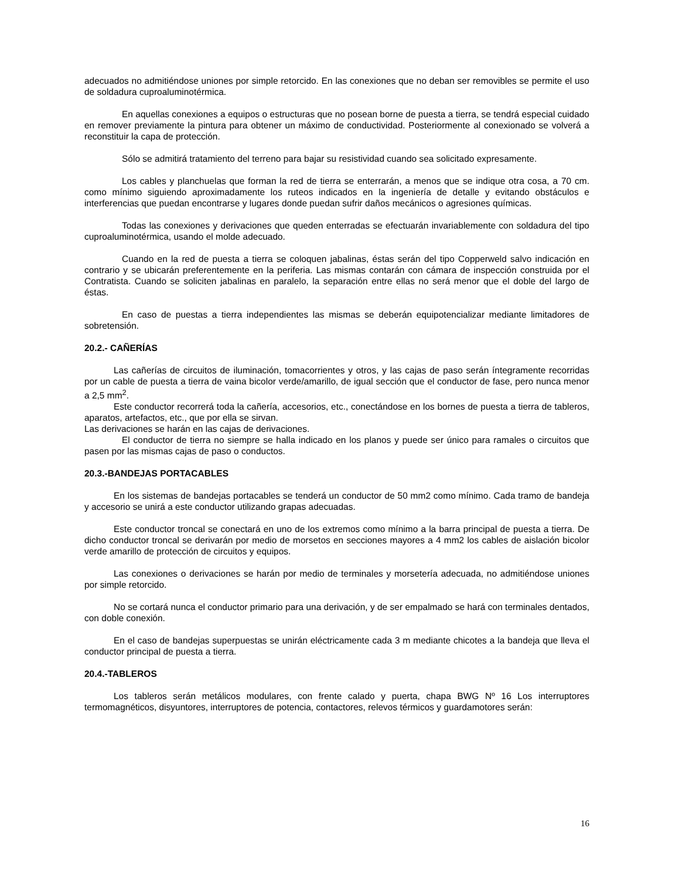adecuados no admitiéndose uniones por simple retorcido. En las conexiones que no deban ser removibles se permite el uso de soldadura cuproaluminotérmica.
En aquellas conexiones a equipos o estructuras que no posean borne de puesta a tierra, se tendrá especial cuidado en remover previamente la pintura para obtener un máximo de conductividad. Posteriormente al conexionado se volverá a reconstituir la capa de protección.
Sólo se admitirá tratamiento del terreno para bajar su resistividad cuando sea solicitado expresamente.
Los cables y planchuelas que forman la red de tierra se enterrarán, a menos que se indique otra cosa, a 70 cm. como mínimo siguiendo aproximadamente los ruteos indicados en la ingeniería de detalle y evitando obstáculos e interferencias que puedan encontrarse y lugares donde puedan sufrir daños mecánicos o agresiones químicas.
Todas las conexiones y derivaciones que queden enterradas se efectuarán invariablemente con soldadura del tipo cuproaluminotérmica, usando el molde adecuado.
Cuando en la red de puesta a tierra se coloquen jabalinas, éstas serán del tipo Copperweld salvo indicación en contrario y se ubicarán preferentemente en la periferia. Las mismas contarán con cámara de inspección construida por el Contratista. Cuando se soliciten jabalinas en paralelo, la separación entre ellas no será menor que el doble del largo de éstas.
En caso de puestas a tierra independientes las mismas se deberán equipotencializar mediante limitadores de sobretensión.
20.2.- CAÑERÍAS
Las cañerías de circuitos de iluminación, tomacorrientes y otros, y las cajas de paso serán íntegramente recorridas por un cable de puesta a tierra de vaina bicolor verde/amarillo, de igual sección que el conductor de fase, pero nunca menor a 2,5 mm<sup>2</sup>.
Este conductor recorrerá toda la cañería, accesorios, etc., conectándose en los bornes de puesta a tierra de tableros, aparatos, artefactos, etc., que por ella se sirvan.
Las derivaciones se harán en las cajas de derivaciones.
El conductor de tierra no siempre se halla indicado en los planos y puede ser único para ramales o circuitos que pasen por las mismas cajas de paso o conductos.
20.3.-BANDEJAS PORTACABLES
En los sistemas de bandejas portacables se tenderá un conductor de 50 mm2 como mínimo. Cada tramo de bandeja y accesorio se unirá a este conductor utilizando grapas adecuadas.
Este conductor troncal se conectará en uno de los extremos como mínimo a la barra principal de puesta a tierra. De dicho conductor troncal se derivarán por medio de morsetos en secciones mayores a 4 mm2 los cables de aislación bicolor verde amarillo de protección de circuitos y equipos.
Las conexiones o derivaciones se harán por medio de terminales y morsetería adecuada, no admitiéndose uniones por simple retorcido.
No se cortará nunca el conductor primario para una derivación, y de ser empalmado se hará con terminales dentados, con doble conexión.
En el caso de bandejas superpuestas se unirán eléctricamente cada 3 m mediante chicotes a la bandeja que lleva el conductor principal de puesta a tierra.
20.4.-TABLEROS
Los tableros serán metálicos modulares, con frente calado y puerta, chapa BWG Nº 16 Los interruptores termomagnéticos, disyuntores, interruptores de potencia, contactores, relevos térmicos y guardamotores serán:
16